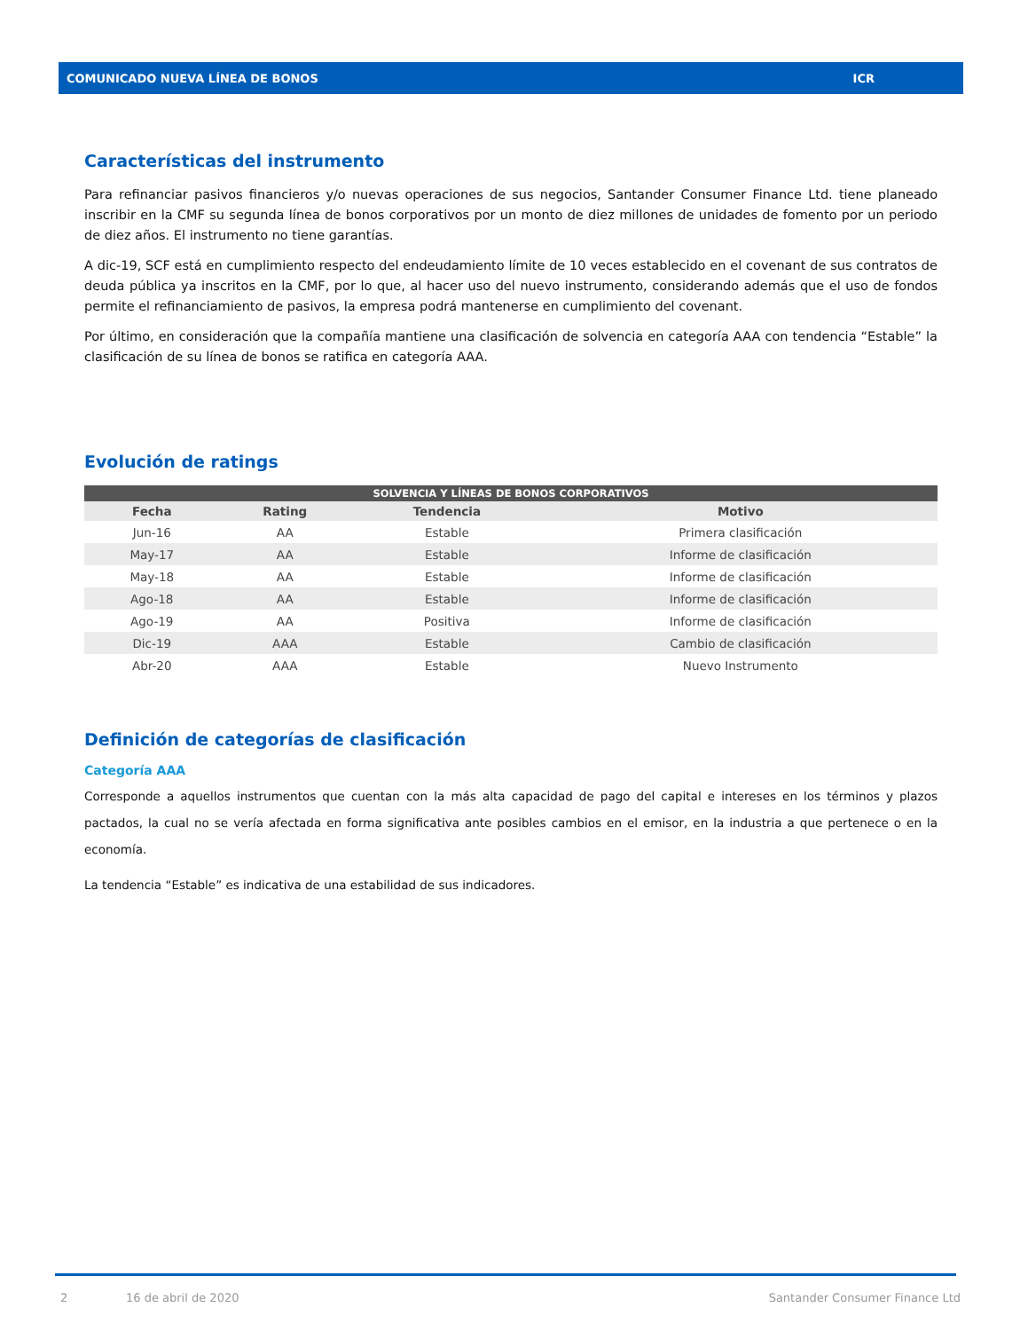COMUNICADO NUEVA LÍNEA DE BONOS ICR
Características del instrumento
Para refinanciar pasivos financieros y/o nuevas operaciones de sus negocios, Santander Consumer Finance Ltd. tiene planeado inscribir en la CMF su segunda línea de bonos corporativos por un monto de diez millones de unidades de fomento por un periodo de diez años. El instrumento no tiene garantías.
A dic-19, SCF está en cumplimiento respecto del endeudamiento límite de 10 veces establecido en el covenant de sus contratos de deuda pública ya inscritos en la CMF, por lo que, al hacer uso del nuevo instrumento, considerando además que el uso de fondos permite el refinanciamiento de pasivos, la empresa podrá mantenerse en cumplimiento del covenant.
Por último, en consideración que la compañía mantiene una clasificación de solvencia en categoría AAA con tendencia “Estable” la clasificación de su línea de bonos se ratifica en categoría AAA.
Evolución de ratings
| SOLVENCIA Y LÍNEAS DE BONOS CORPORATIVOS | | | |
| --- | --- | --- | --- |
| Fecha | Rating | Tendencia | Motivo |
| Jun-16 | AA | Estable | Primera clasificación |
| May-17 | AA | Estable | Informe de clasificación |
| May-18 | AA | Estable | Informe de clasificación |
| Ago-18 | AA | Estable | Informe de clasificación |
| Ago-19 | AA | Positiva | Informe de clasificación |
| Dic-19 | AAA | Estable | Cambio de clasificación |
| Abr-20 | AAA | Estable | Nuevo Instrumento |
Definición de categorías de clasificación
Categoría AAA
Corresponde a aquellos instrumentos que cuentan con la más alta capacidad de pago del capital e intereses en los términos y plazos pactados, la cual no se vería afectada en forma significativa ante posibles cambios en el emisor, en la industria a que pertenece o en la economía.
La tendencia “Estable” es indicativa de una estabilidad de sus indicadores.
2 16 de abril de 2020 Santander Consumer Finance Ltd